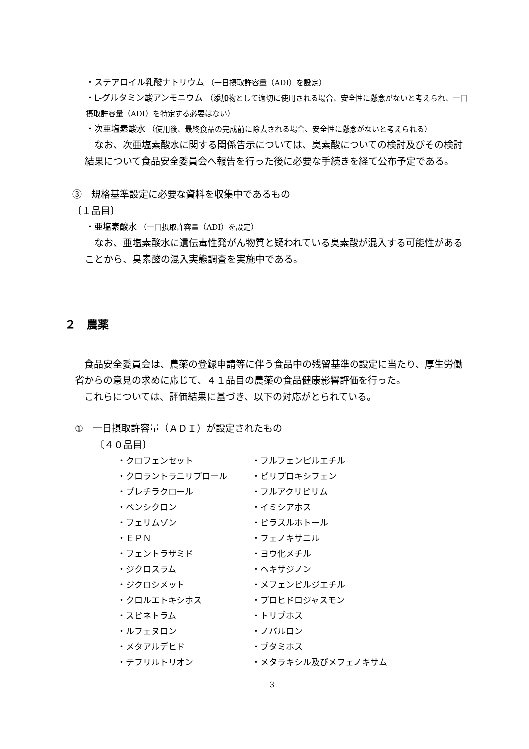・ステアロイル乳酸ナトリウム （一日摂取許容量（ADI）を設定）
・L-グルタミン酸アンモニウム （添加物として適切に使用される場合、安全性に懸念がないと考えられ、一日摂取許容量（ADI）を特定する必要はない）
・次亜塩素酸水 （使用後、最終食品の完成前に除去される場合、安全性に懸念がないと考えられる）
　なお、次亜塩素酸水に関する関係告示については、臭素酸についての検討及びその検討結果について食品安全委員会へ報告を行った後に必要な手続きを経て公布予定である。
③　規格基準設定に必要な資料を収集中であるもの
〔１品目〕
・亜塩素酸水 （一日摂取許容量（ADI）を設定）
　なお、亜塩素酸水に遺伝毒性発がん物質と疑われている臭素酸が混入する可能性があることから、臭素酸の混入実態調査を実施中である。
２　農薬
　食品安全委員会は、農薬の登録申請等に伴う食品中の残留基準の設定に当たり、厚生労働省からの意見の求めに応じて、４１品目の農薬の食品健康影響評価を行った。
　これらについては、評価結果に基づき、以下の対応がとられている。
①　一日摂取許容量（ＡＤＩ）が設定されたもの
〔４０品目〕
・クロフェンセット
・フルフェンピルエチル
・クロラントラニリプロール
・ピリプロキシフェン
・プレチラクロール
・フルアクリピリム
・ペンシクロン
・イミシアホス
・フェリムゾン
・ピラスルホトール
・ＥＰＮ
・フェノキサニル
・フェントラザミド
・ヨウ化メチル
・ジクロスラム
・ヘキサジノン
・ジクロシメット
・メフェンピルジエチル
・クロルエトキシホス
・プロヒドロジャスモン
・スピネトラム
・トリブホス
・ルフェヌロン
・ノバルロン
・メタアルデヒド
・ブタミホス
・テフリルトリオン
・メタラキシル及びメフェノキサム
3